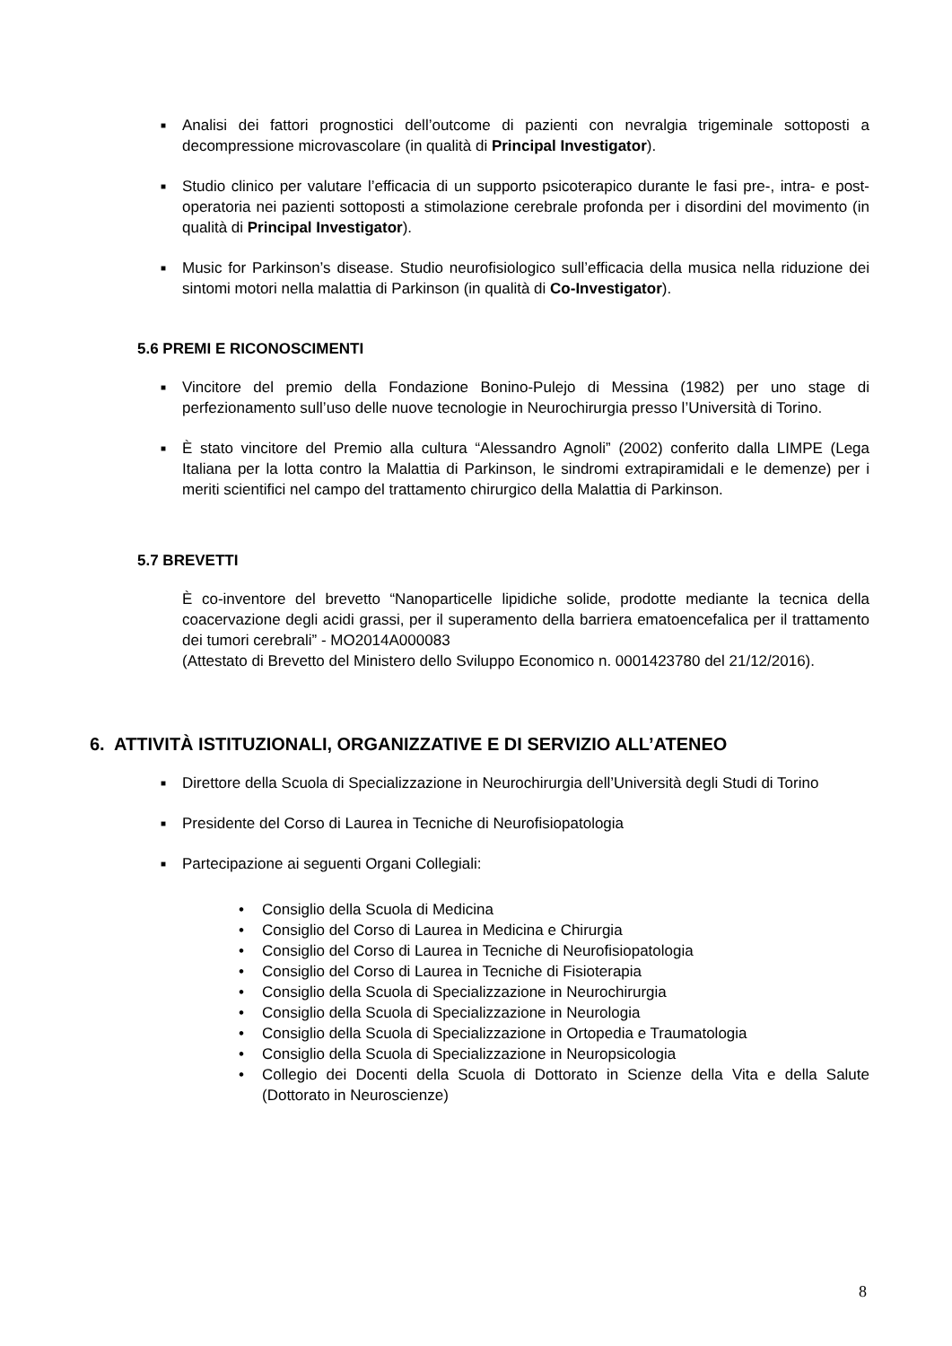■ Analisi dei fattori prognostici dell’outcome di pazienti con nevralgia trigeminale sottoposti a decompressione microvascolare (in qualità di Principal Investigator).
■ Studio clinico per valutare l’efficacia di un supporto psicoterapico durante le fasi pre-, intra- e post-operatoria nei pazienti sottoposti a stimolazione cerebrale profonda per i disordini del movimento (in qualità di Principal Investigator).
■ Music for Parkinson’s disease. Studio neurofisiologico sull’efficacia della musica nella riduzione dei sintomi motori nella malattia di Parkinson (in qualità di Co-Investigator).
5.6 PREMI E RICONOSCIMENTI
■ Vincitore del premio della Fondazione Bonino-Pulejo di Messina (1982) per uno stage di perfezionamento sull’uso delle nuove tecnologie in Neurochirurgia presso l’Università di Torino.
■ È stato vincitore del Premio alla cultura “Alessandro Agnoli” (2002) conferito dalla LIMPE (Lega Italiana per la lotta contro la Malattia di Parkinson, le sindromi extrapiramidali e le demenze) per i meriti scientifici nel campo del trattamento chirurgico della Malattia di Parkinson.
5.7 BREVETTI
È co-inventore del brevetto “Nanoparticelle lipidiche solide, prodotte mediante la tecnica della coacervazione degli acidi grassi, per il superamento della barriera ematoencefalica per il trattamento dei tumori cerebrali” - MO2014A000083
(Attestato di Brevetto del Ministero dello Sviluppo Economico n. 0001423780 del 21/12/2016).
6. ATTIVITÀ ISTITUZIONALI, ORGANIZZATIVE E DI SERVIZIO ALL’ATENEO
■ Direttore della Scuola di Specializzazione in Neurochirurgia dell’Università degli Studi di Torino
■ Presidente del Corso di Laurea in Tecniche di Neurofisiopatologia
■ Partecipazione ai seguenti Organi Collegiali:
• Consiglio della Scuola di Medicina
• Consiglio del Corso di Laurea in Medicina e Chirurgia
• Consiglio del Corso di Laurea in Tecniche di Neurofisiopatologia
• Consiglio del Corso di Laurea in Tecniche di Fisioterapia
• Consiglio della Scuola di Specializzazione in Neurochirurgia
• Consiglio della Scuola di Specializzazione in Neurologia
• Consiglio della Scuola di Specializzazione in Ortopedia e Traumatologia
• Consiglio della Scuola di Specializzazione in Neuropsicologia
• Collegio dei Docenti della Scuola di Dottorato in Scienze della Vita e della Salute (Dottorato in Neuroscienze)
8